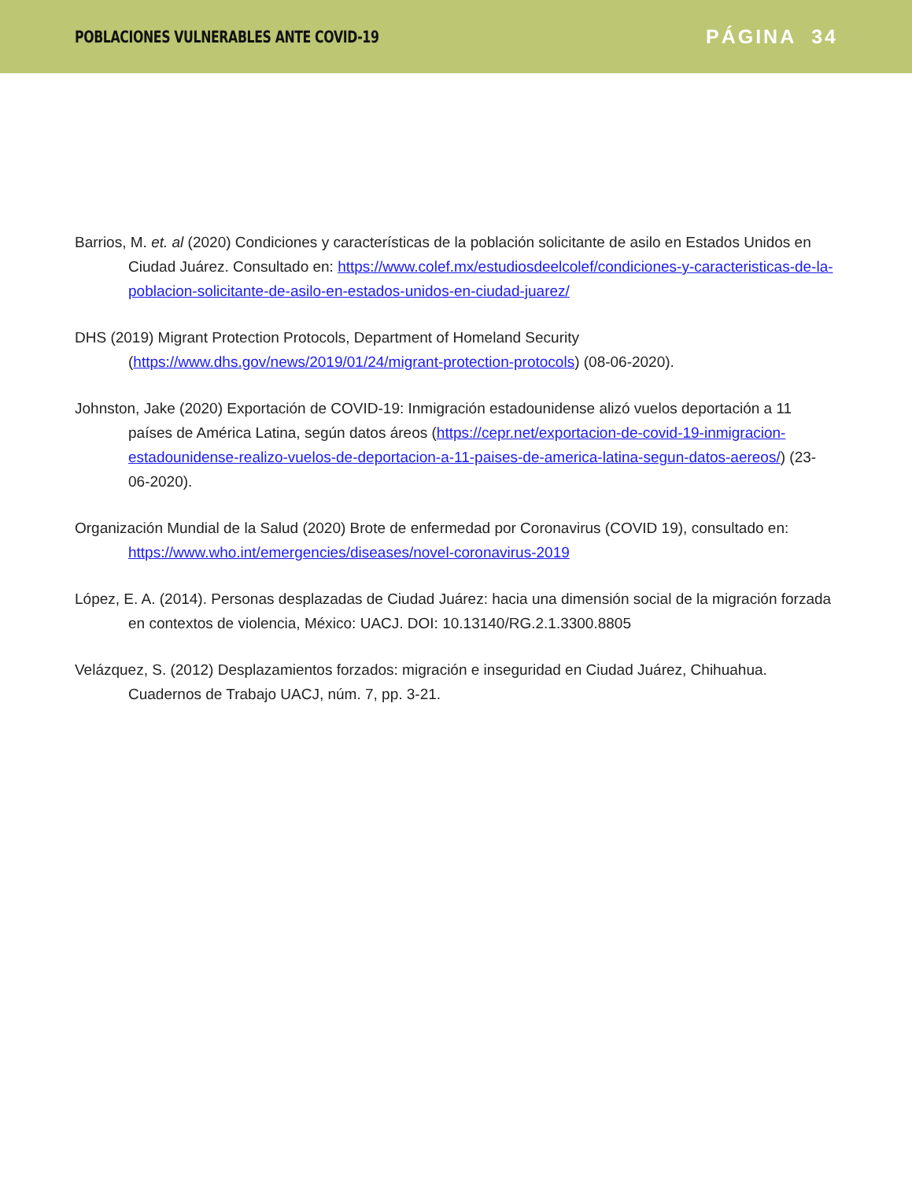POBLACIONES VULNERABLES ANTE COVID-19
PÁGINA 34
Barrios, M. et. al (2020) Condiciones y características de la población solicitante de asilo en Estados Unidos en Ciudad Juárez. Consultado en: https://www.colef.mx/estudiosdeelcolef/condiciones-y-caracteristicas-de-la-poblacion-solicitante-de-asilo-en-estados-unidos-en-ciudad-juarez/
DHS (2019) Migrant Protection Protocols, Department of Homeland Security (https://www.dhs.gov/news/2019/01/24/migrant-protection-protocols) (08-06-2020).
Johnston, Jake (2020) Exportación de COVID-19: Inmigración estadounidense alizó vuelos deportación a 11 países de América Latina, según datos áreos (https://cepr.net/exportacion-de-covid-19-inmigracion-estadounidense-realizo-vuelos-de-deportacion-a-11-paises-de-america-latina-segun-datos-aereos/) (23-06-2020).
Organización Mundial de la Salud (2020) Brote de enfermedad por Coronavirus (COVID 19), consultado en: https://www.who.int/emergencies/diseases/novel-coronavirus-2019
López, E. A. (2014). Personas desplazadas de Ciudad Juárez: hacia una dimensión social de la migración forzada en contextos de violencia, México: UACJ. DOI: 10.13140/RG.2.1.3300.8805
Velázquez, S. (2012) Desplazamientos forzados: migración e inseguridad en Ciudad Juárez, Chihuahua. Cuadernos de Trabajo UACJ, núm. 7, pp. 3-21.